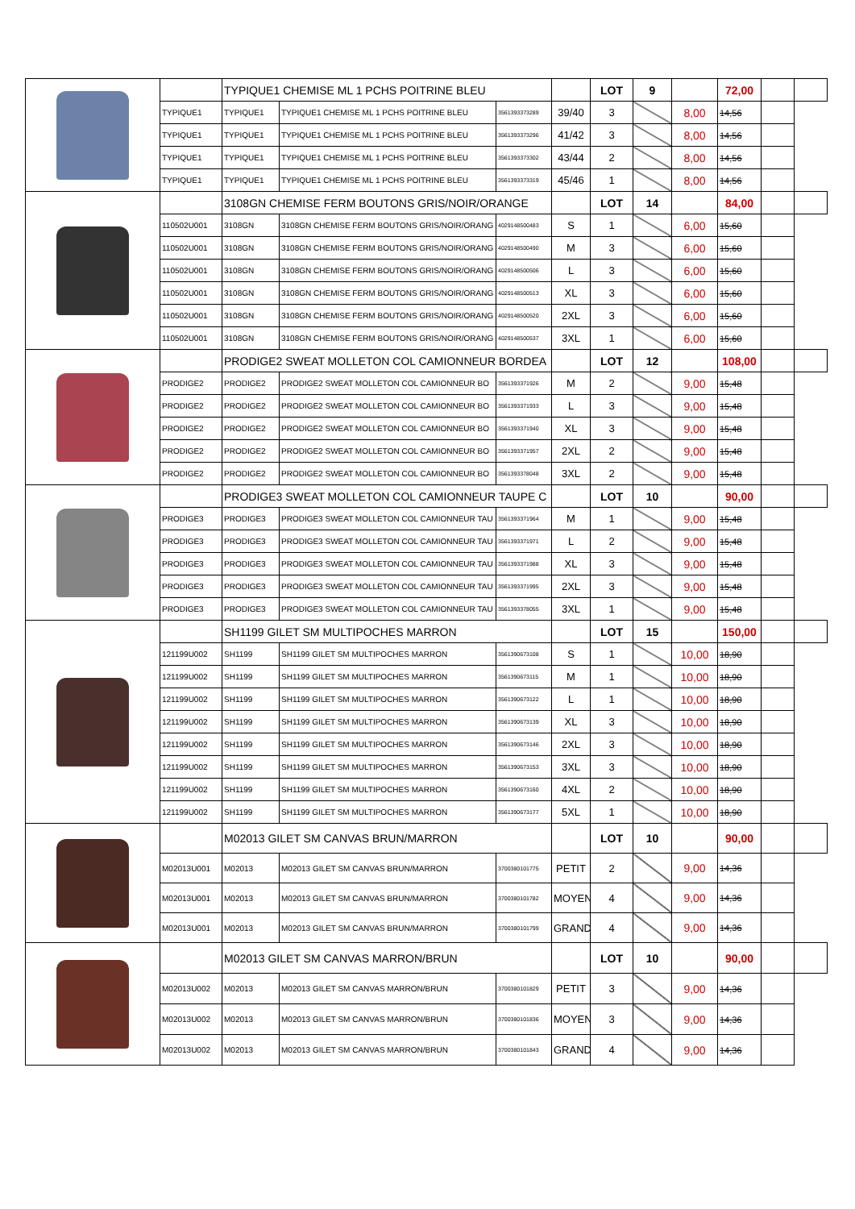| | | TYPIQUE1 CHEMISE ML 1 PCHS POITRINE BLEU | | | | LOT | 9 | | 72,00 | | |
| | TYPIQUE1 | TYPIQUE1 | TYPIQUE1 CHEMISE ML 1 PCHS POITRINE BLEU | 3561393373289 | 39/40 | 3 | | 8,00 | 14,56 | | |
| | TYPIQUE1 | TYPIQUE1 | TYPIQUE1 CHEMISE ML 1 PCHS POITRINE BLEU | 3561393373296 | 41/42 | 3 | | 8,00 | 14,56 | | |
| | TYPIQUE1 | TYPIQUE1 | TYPIQUE1 CHEMISE ML 1 PCHS POITRINE BLEU | 3561393373302 | 43/44 | 2 | | 8,00 | 14,56 | | |
| | TYPIQUE1 | TYPIQUE1 | TYPIQUE1 CHEMISE ML 1 PCHS POITRINE BLEU | 3561393373319 | 45/46 | 1 | | 8,00 | 14,56 | | |
| | | 3108GN CHEMISE FERM BOUTONS GRIS/NOIR/ORANGE | | | | LOT | 14 | | 84,00 | | |
| | 110502U001 | 3108GN | 3108GN CHEMISE FERM BOUTONS GRIS/NOIR/ORANG | 4029148500483 | S | 1 | | 6,00 | 15,60 | | |
| | 110502U001 | 3108GN | 3108GN CHEMISE FERM BOUTONS GRIS/NOIR/ORANG | 4029148500490 | M | 3 | | 6,00 | 15,60 | | |
| | 110502U001 | 3108GN | 3108GN CHEMISE FERM BOUTONS GRIS/NOIR/ORANG | 4029148500506 | L | 3 | | 6,00 | 15,60 | | |
| | 110502U001 | 3108GN | 3108GN CHEMISE FERM BOUTONS GRIS/NOIR/ORANG | 4029148500513 | XL | 3 | | 6,00 | 15,60 | | |
| | 110502U001 | 3108GN | 3108GN CHEMISE FERM BOUTONS GRIS/NOIR/ORANG | 4029148500520 | 2XL | 3 | | 6,00 | 15,60 | | |
| | 110502U001 | 3108GN | 3108GN CHEMISE FERM BOUTONS GRIS/NOIR/ORANG | 4029148500537 | 3XL | 1 | | 6,00 | 15,60 | | |
| | | PRODIGE2 SWEAT MOLLETON COL CAMIONNEUR BORDEA | | | | LOT | 12 | | 108,00 | | |
| | PRODIGE2 | PRODIGE2 | PRODIGE2 SWEAT MOLLETON COL CAMIONNEUR BO | 3561393371926 | M | 2 | | 9,00 | 15,48 | | |
| | PRODIGE2 | PRODIGE2 | PRODIGE2 SWEAT MOLLETON COL CAMIONNEUR BO | 3561393371933 | L | 3 | | 9,00 | 15,48 | | |
| | PRODIGE2 | PRODIGE2 | PRODIGE2 SWEAT MOLLETON COL CAMIONNEUR BO | 3561393371940 | XL | 3 | | 9,00 | 15,48 | | |
| | PRODIGE2 | PRODIGE2 | PRODIGE2 SWEAT MOLLETON COL CAMIONNEUR BO | 3561393371957 | 2XL | 2 | | 9,00 | 15,48 | | |
| | PRODIGE2 | PRODIGE2 | PRODIGE2 SWEAT MOLLETON COL CAMIONNEUR BO | 3561393378048 | 3XL | 2 | | 9,00 | 15,48 | | |
| | | PRODIGE3 SWEAT MOLLETON COL CAMIONNEUR TAUPE C | | | | LOT | 10 | | 90,00 | | |
| | PRODIGE3 | PRODIGE3 | PRODIGE3 SWEAT MOLLETON COL CAMIONNEUR TAU | 3561393371964 | M | 1 | | 9,00 | 15,48 | | |
| | PRODIGE3 | PRODIGE3 | PRODIGE3 SWEAT MOLLETON COL CAMIONNEUR TAU | 3561393371971 | L | 2 | | 9,00 | 15,48 | | |
| | PRODIGE3 | PRODIGE3 | PRODIGE3 SWEAT MOLLETON COL CAMIONNEUR TAU | 3561393371988 | XL | 3 | | 9,00 | 15,48 | | |
| | PRODIGE3 | PRODIGE3 | PRODIGE3 SWEAT MOLLETON COL CAMIONNEUR TAU | 3561393371995 | 2XL | 3 | | 9,00 | 15,48 | | |
| | PRODIGE3 | PRODIGE3 | PRODIGE3 SWEAT MOLLETON COL CAMIONNEUR TAU | 3561393378055 | 3XL | 1 | | 9,00 | 15,48 | | |
| | | SH1199 GILET SM MULTIPOCHES MARRON | | | | LOT | 15 | | 150,00 | | |
| | 121199U002 | SH1199 | SH1199 GILET SM MULTIPOCHES MARRON | 3561390673108 | S | 1 | | 10,00 | 18,90 | | |
| | 121199U002 | SH1199 | SH1199 GILET SM MULTIPOCHES MARRON | 3561390673115 | M | 1 | | 10,00 | 18,90 | | |
| | 121199U002 | SH1199 | SH1199 GILET SM MULTIPOCHES MARRON | 3561390673122 | L | 1 | | 10,00 | 18,90 | | |
| | 121199U002 | SH1199 | SH1199 GILET SM MULTIPOCHES MARRON | 3561390673139 | XL | 3 | | 10,00 | 18,90 | | |
| | 121199U002 | SH1199 | SH1199 GILET SM MULTIPOCHES MARRON | 3561390673146 | 2XL | 3 | | 10,00 | 18,90 | | |
| | 121199U002 | SH1199 | SH1199 GILET SM MULTIPOCHES MARRON | 3561390673153 | 3XL | 3 | | 10,00 | 18,90 | | |
| | 121199U002 | SH1199 | SH1199 GILET SM MULTIPOCHES MARRON | 3561390673160 | 4XL | 2 | | 10,00 | 18,90 | | |
| | 121199U002 | SH1199 | SH1199 GILET SM MULTIPOCHES MARRON | 3561390673177 | 5XL | 1 | | 10,00 | 18,90 | | |
| | | M02013 GILET SM CANVAS BRUN/MARRON | | | | LOT | 10 | | 90,00 | | |
| | M02013U001 | M02013 | M02013 GILET SM CANVAS BRUN/MARRON | 3700380101775 | PETIT | 2 | | 9,00 | 14,36 | | |
| | M02013U001 | M02013 | M02013 GILET SM CANVAS BRUN/MARRON | 3700380101782 | MOYEN | 4 | | 9,00 | 14,36 | | |
| | M02013U001 | M02013 | M02013 GILET SM CANVAS BRUN/MARRON | 3700380101799 | GRAND | 4 | | 9,00 | 14,36 | | |
| | | M02013 GILET SM CANVAS MARRON/BRUN | | | | LOT | 10 | | 90,00 | | |
| | M02013U002 | M02013 | M02013 GILET SM CANVAS MARRON/BRUN | 3700380101829 | PETIT | 3 | | 9,00 | 14,36 | | |
| | M02013U002 | M02013 | M02013 GILET SM CANVAS MARRON/BRUN | 3700380101836 | MOYEN | 3 | | 9,00 | 14,36 | | |
| | M02013U002 | M02013 | M02013 GILET SM CANVAS MARRON/BRUN | 3700380101843 | GRAND | 4 | | 9,00 | 14,36 | | |